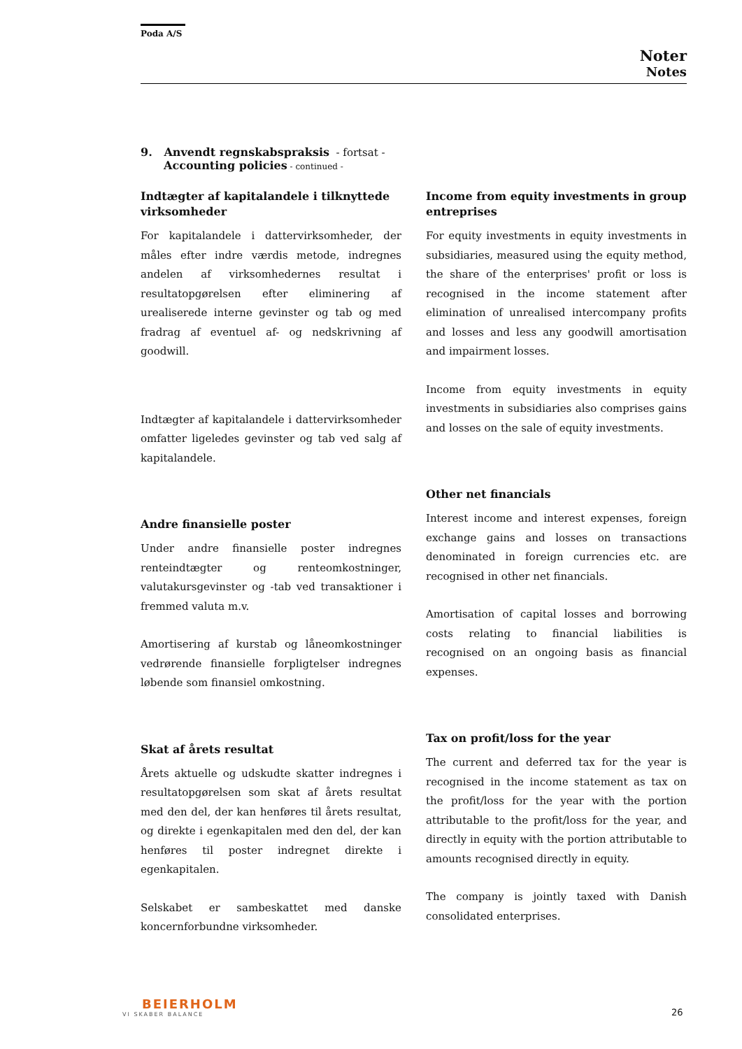Poda A/S
Noter
Notes
9. Anvendt regnskabspraksis - fortsat -
Accounting policies - continued -
Indtægter af kapitalandele i tilknyttede virksomheder
For kapitalandele i dattervirksomheder, der måles efter indre værdis metode, indregnes andelen af virksomhedernes resultat i resultatopgørelsen efter eliminering af urealiserede interne gevinster og tab og med fradrag af eventuel af- og nedskrivning af goodwill.
Indtægter af kapitalandele i dattervirksomheder omfatter ligeledes gevinster og tab ved salg af kapitalandele.
Andre finansielle poster
Under andre finansielle poster indregnes renteindtægter og renteomkostninger, valutakursgevinster og -tab ved transaktioner i fremmed valuta m.v.
Amortisering af kurstab og låneomkostninger vedrørende finansielle forpligtelser indregnes løbende som finansiel omkostning.
Skat af årets resultat
Årets aktuelle og udskudte skatter indregnes i resultatopgørelsen som skat af årets resultat med den del, der kan henføres til årets resultat, og direkte i egenkapitalen med den del, der kan henføres til poster indregnet direkte i egenkapitalen.
Selskabet er sambeskattet med danske koncernforbundne virksomheder.
Income from equity investments in group entreprises
For equity investments in equity investments in subsidiaries, measured using the equity method, the share of the enterprises' profit or loss is recognised in the income statement after elimination of unrealised intercompany profits and losses and less any goodwill amortisation and impairment losses.
Income from equity investments in equity investments in subsidiaries also comprises gains and losses on the sale of equity investments.
Other net financials
Interest income and interest expenses, foreign exchange gains and losses on transactions denominated in foreign currencies etc. are recognised in other net financials.
Amortisation of capital losses and borrowing costs relating to financial liabilities is recognised on an ongoing basis as financial expenses.
Tax on profit/loss for the year
The current and deferred tax for the year is recognised in the income statement as tax on the profit/loss for the year with the portion attributable to the profit/loss for the year, and directly in equity with the portion attributable to amounts recognised directly in equity.
The company is jointly taxed with Danish consolidated enterprises.
BEIERHOLM
VI SKABER BALANCE
26